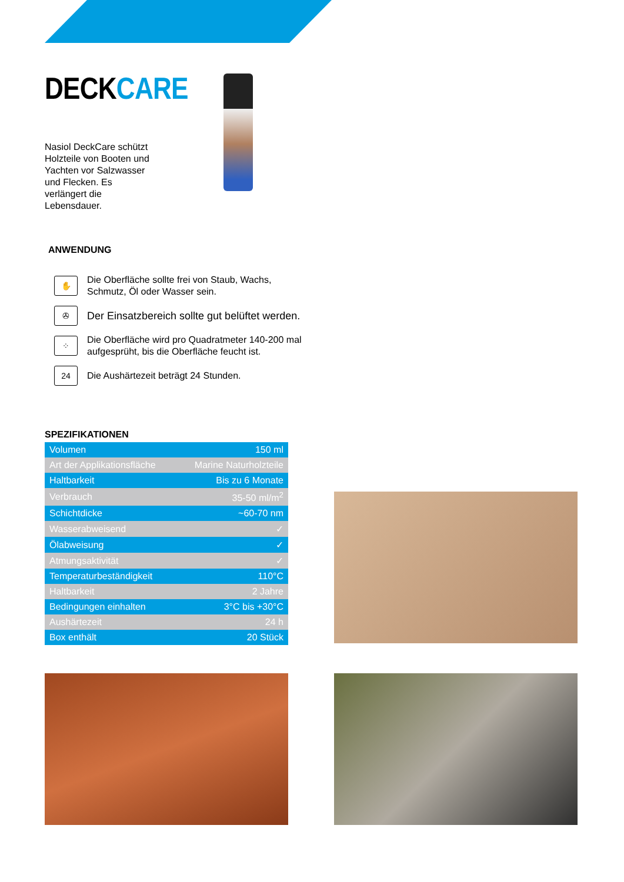DECKCARE
Nasiol DeckCare schützt Holzteile von Booten und Yachten vor Salzwasser und Flecken. Es verlängert die Lebensdauer.
ANWENDUNG
✋
Die Oberfläche sollte frei von Staub, Wachs,
Schmutz, Öl oder Wasser sein.
✇
Der Einsatzbereich sollte gut belüftet werden.
⁘
Die Oberfläche wird pro Quadratmeter 140-200 mal
aufgesprüht, bis die Oberfläche feucht ist.
24
Die Aushärtezeit beträgt 24 Stunden.
SPEZIFIKATIONEN
| Volumen | 150 ml |
| Art der Applikationsfläche | Marine Naturholzteile |
| Haltbarkeit | Bis zu 6 Monate |
| Verbrauch | 35-50 ml/m<sup>2</sup> |
| Schichtdicke | ~60-70 nm |
| Wasserabweisend | ✓ |
| Ölabweisung | ✓ |
| Atmungsaktivität | ✓ |
| Temperaturbeständigkeit | 110°C |
| Haltbarkeit | 2 Jahre |
| Bedingungen einhalten | 3°C bis +30°C |
| Aushärtezeit | 24 h |
| Box enthält | 20 Stück |